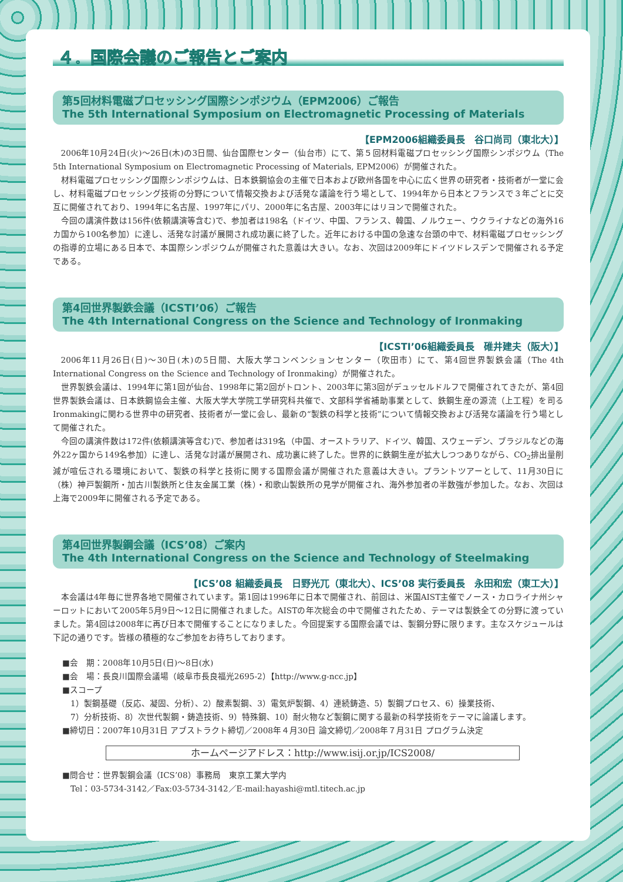４．国際会議のご報告とご案内
第5回材料電磁プロセッシング国際シンポジウム（EPM2006）ご報告
The 5th International Symposium on Electromagnetic Processing of Materials
【EPM2006組織委員長　谷口尚司（東北大）】
2006年10月24日(火)～26日(木)の3日間、仙台国際センター（仙台市）にて、第５回材料電磁プロセッシング国際シンポジウム（The 5th International Symposium on Electromagnetic Processing of Materials, EPM2006）が開催された。
材料電磁プロセッシング国際シンポジウムは、日本鉄鋼協会の主催で日本および欧州各国を中心に広く世界の研究者・技術者が一堂に会し、材料電磁プロセッシング技術の分野について情報交換および活発な議論を行う場として、1994年から日本とフランスで３年ごとに交互に開催されており、1994年に名古屋、1997年にパリ、2000年に名古屋、2003年にはリヨンで開催された。
今回の講演件数は156件(依頼講演等含む)で、参加者は198名（ドイツ、中国、フランス、韓国、ノルウェー、ウクライナなどの海外16カ国から100名参加）に達し、活発な討議が展開され成功裏に終了した。近年における中国の急速な台頭の中で、材料電磁プロセッシングの指導的立場にある日本で、本国際シンポジウムが開催された意義は大きい。なお、次回は2009年にドイツドレスデンで開催される予定である。
第4回世界製鉄会議（ICSTI’06）ご報告
The 4th International Congress on the Science and Technology of Ironmaking
【ICSTI’06組織委員長　碓井建夫（阪大）】
2006年11月26日(日)～30日(木)の5日間、大阪大学コンベンションセンター（吹田市）にて、第4回世界製鉄会議（The 4th International Congress on the Science and Technology of Ironmaking）が開催された。
世界製鉄会議は、1994年に第1回が仙台、1998年に第2回がトロント、2003年に第3回がデュッセルドルフで開催されてきたが、第4回世界製鉄会議は、日本鉄鋼協会主催、大阪大学大学院工学研究科共催で、文部科学省補助事業として、鉄鋼生産の源流（上工程）を司るIronmakingに関わる世界中の研究者、技術者が一堂に会し、最新の“製鉄の科学と技術”について情報交換および活発な議論を行う場として開催された。
今回の講演件数は172件(依頼講演等含む)で、参加者は319名（中国、オーストラリア、ドイツ、韓国、スウェーデン、ブラジルなどの海外22ヶ国から149名参加）に達し、活発な討議が展開され、成功裏に終了した。世界的に鉄鋼生産が拡大しつつありながら、CO<sub>2</sub>排出量削減が喧伝される環境において、製鉄の科学と技術に関する国際会議が開催された意義は大きい。プラントツアーとして、11月30日に（株）神戸製鋼所・加古川製鉄所と住友金属工業（株）・和歌山製鉄所の見学が開催され、海外参加者の半数強が参加した。なお、次回は上海で2009年に開催される予定である。
第4回世界製鋼会議（ICS’08）ご案内
The 4th International Congress on the Science and Technology of Steelmaking
【ICS’08 組織委員長　日野光兀（東北大）、ICS’08 実行委員長　永田和宏（東工大）】
本会議は4年毎に世界各地で開催されています。第1回は1996年に日本で開催され、前回は、米国AIST主催でノース・カロライナ州シャーロットにおいて2005年5月9日～12日に開催されました。AISTの年次総会の中で開催されたため、テーマは製鉄全ての分野に渡っていました。第4回は2008年に再び日本で開催することになりました。今回提案する国際会議では、製鋼分野に限ります。主なスケジュールは下記の通りです。皆様の積極的なご参加をお待ちしております。
■会　期：2008年10月5日(日)～8日(水)
■会　場：長良川国際会議場（岐阜市長良福光2695-2）【http://www.g-ncc.jp】
■スコープ
　1）製鋼基礎（反応、凝固、分析）、2）酸素製鋼、3）電気炉製鋼、4）連続鋳造、5）製鋼プロセス、6）操業技術、
　7）分析技術、8）次世代製鋼・鋳造技術、9）特殊鋼、10）耐火物など製鋼に関する最新の科学技術をテーマに論議します。
■締切日：2007年10月31日 アブストラクト締切／2008年４月30日 論文締切／2008年７月31日 プログラム決定
ホームページアドレス：http://www.isij.or.jp/ICS2008/
■問合せ：世界製鋼会議（ICS’08）事務局　東京工業大学内
　Tel：03-5734-3142／Fax:03-5734-3142／E-mail:hayashi@mtl.titech.ac.jp